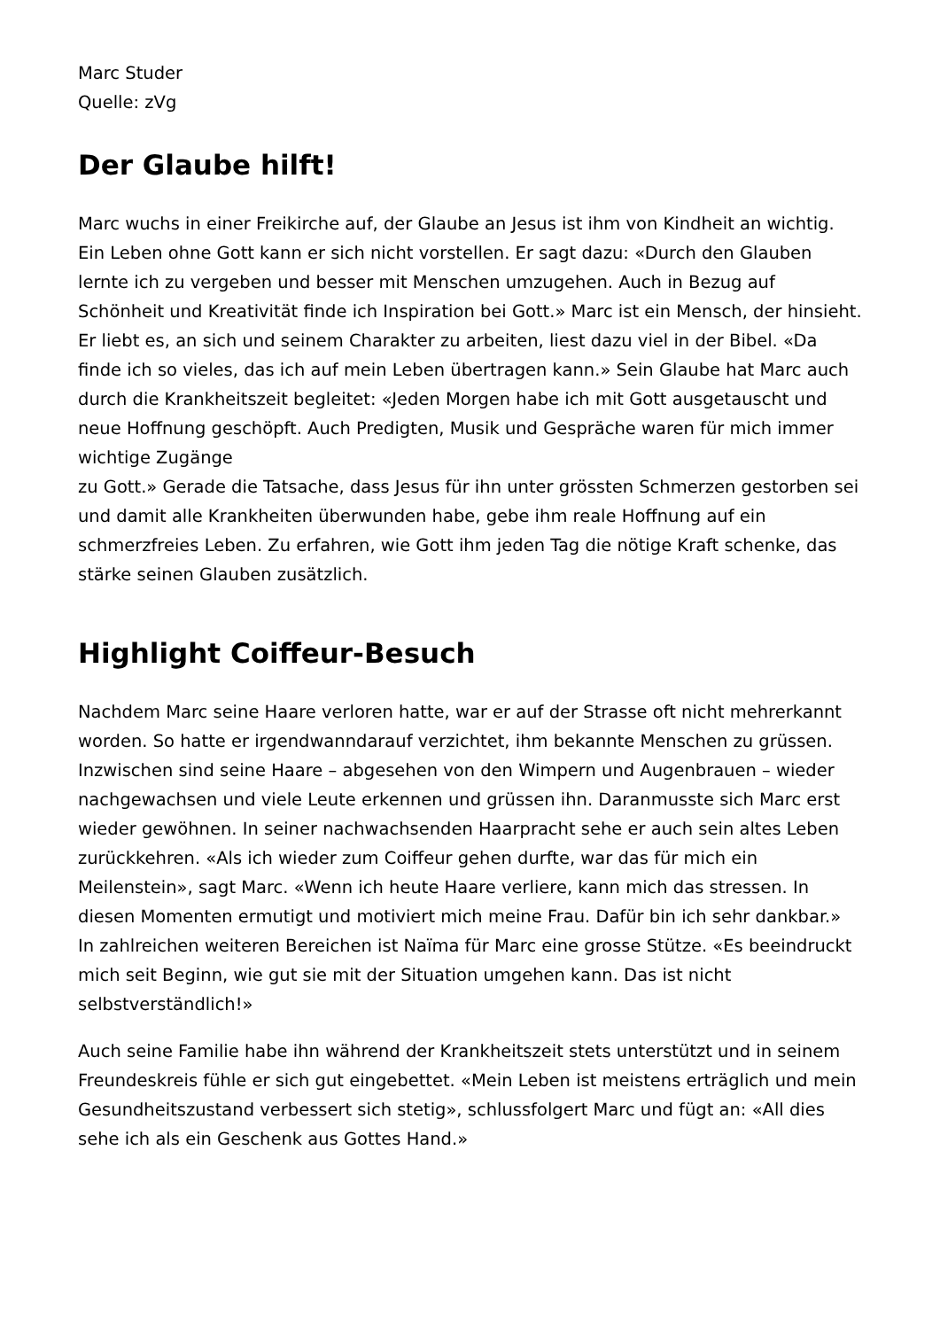Marc Studer
Quelle: zVg
Der Glaube hilft!
Marc wuchs in einer Freikirche auf, der Glaube an Jesus ist ihm von Kindheit an wichtig. Ein Leben ohne Gott kann er sich nicht vorstellen. Er sagt dazu: «Durch den Glauben lernte ich zu vergeben und besser mit Menschen umzugehen. Auch in Bezug auf Schönheit und Kreativität finde ich Inspiration bei Gott.» Marc ist ein Mensch, der hinsieht. Er liebt es, an sich und seinem Charakter zu arbeiten, liest dazu viel in der Bibel. «Da finde ich so vieles, das ich auf mein Leben übertragen kann.» Sein Glaube hat Marc auch durch die Krankheitszeit begleitet: «Jeden Morgen habe ich mit Gott ausgetauscht und neue Hoffnung geschöpft. Auch Predigten, Musik und Gespräche waren für mich immer wichtige Zugänge
zu Gott.» Gerade die Tatsache, dass Jesus für ihn unter grössten Schmerzen gestorben sei und damit alle Krankheiten überwunden habe, gebe ihm reale Hoffnung auf ein schmerzfreies Leben. Zu erfahren, wie Gott ihm jeden Tag die nötige Kraft schenke, das stärke seinen Glauben zusätzlich.
Highlight Coiffeur-Besuch
Nachdem Marc seine Haare verloren hatte, war er auf der Strasse oft nicht mehrerkannt worden. So hatte er irgendwanndarauf verzichtet, ihm bekannte Menschen zu grüssen. Inzwischen sind seine Haare – abgesehen von den Wimpern und Augenbrauen – wieder nachgewachsen und viele Leute erkennen und grüssen ihn. Daranmusste sich Marc erst wieder gewöhnen. In seiner nachwachsenden Haarpracht sehe er auch sein altes Leben zurückkehren. «Als ich wieder zum Coiffeur gehen durfte, war das für mich ein Meilenstein», sagt Marc. «Wenn ich heute Haare verliere, kann mich das stressen. In diesen Momenten ermutigt und motiviert mich meine Frau. Dafür bin ich sehr dankbar.» In zahlreichen weiteren Bereichen ist Naïma für Marc eine grosse Stütze. «Es beeindruckt mich seit Beginn, wie gut sie mit der Situation umgehen kann. Das ist nicht selbstverständlich!»
Auch seine Familie habe ihn während der Krankheitszeit stets unterstützt und in seinem Freundeskreis fühle er sich gut eingebettet. «Mein Leben ist meistens erträglich und mein Gesundheitszustand verbessert sich stetig», schlussfolgert Marc und fügt an: «All dies sehe ich als ein Geschenk aus Gottes Hand.»